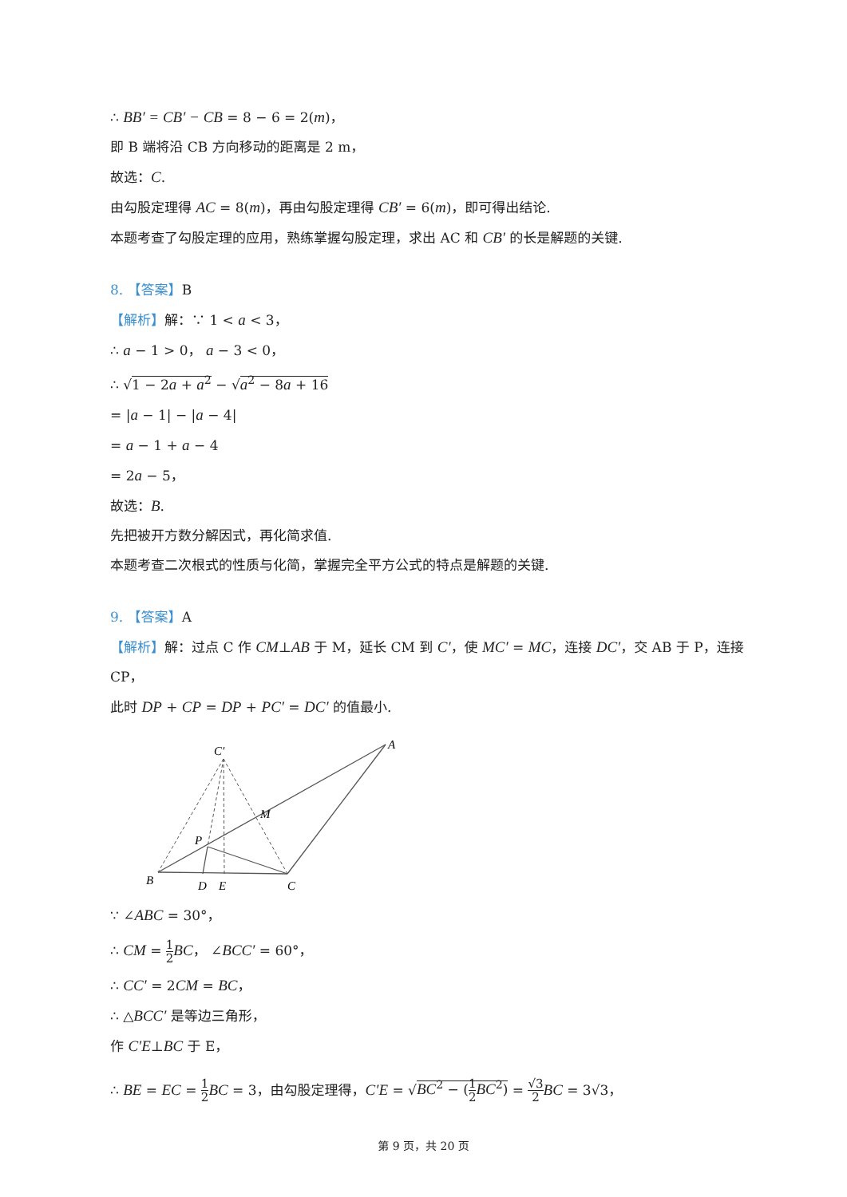∴ BB′ = CB′ − CB = 8 − 6 = 2(m)，
即 B 端将沿 CB 方向移动的距离是 2 m，
故选：C.
由勾股定理得 AC = 8(m)，再由勾股定理得 CB′ = 6(m)，即可得出结论.
本题考查了勾股定理的应用，熟练掌握勾股定理，求出 AC 和 CB′ 的长是解题的关键.
8. 【答案】B
【解析】解：∵ 1 < a < 3，
∴ a − 1 > 0， a − 3 < 0，
∴ √1 − 2a + a<sup>2</sup> − √a<sup>2</sup> − 8a + 16
= |a − 1| − |a − 4|
= a − 1 + a − 4
= 2a − 5，
故选：B.
先把被开方数分解因式，再化简求值.
本题考查二次根式的性质与化简，掌握完全平方公式的特点是解题的关键.
9. 【答案】A
【解析】解：过点 C 作 CM⊥AB 于 M，延长 CM 到 C′，使 MC′ = MC，连接 DC′，交 AB 于 P，连接 CP，
此时 DP + CP = DP + PC′ = DC′ 的值最小.
A
C′
M
P
B
D
E
C
∵ ∠ABC = 30°，
∴ CM = 1 2 BC， ∠BCC′ = 60°，
∴ CC′ = 2CM = BC，
∴ △BCC′ 是等边三角形，
作 C′E⊥BC 于 E，
∴ BE = EC = 1 2 BC = 3，由勾股定理得，C′E = √BC<sup>2</sup> − (1 2 BC<sup>2</sup>) = √3 2 BC = 3√3，
第 9 页，共 20 页